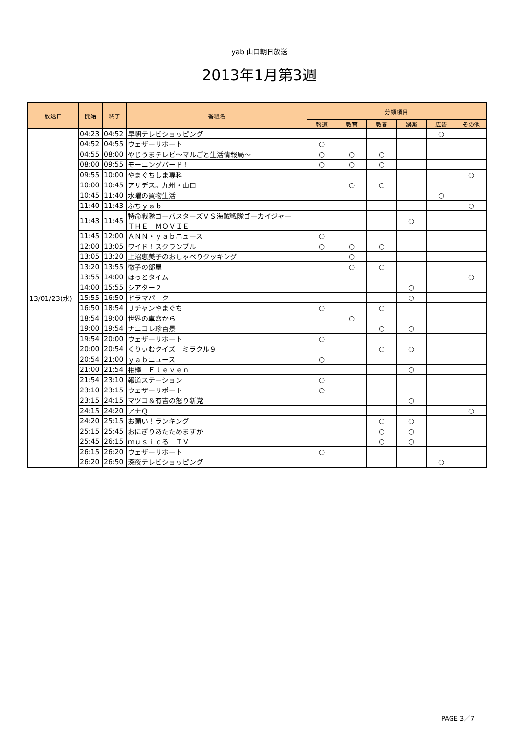yab 山口朝日放送
2013年1月第3週
| 放送日 | 開始 | 終了 | 番組名 | 分類項目 | | | | | |
| --- | --- | --- | --- | --- | --- | --- | --- | --- | --- |
| | | | | 報道 | 教育 | 教養 | 娯楽 | 広告 | その他 |
| 13/01/23(水) | 04:23 | 04:52 | 早朝テレビショッピング | | | | | ○ | |
| | 04:52 | 04:55 | ウェザーリポート | ○ | | | | | |
| | 04:55 | 08:00 | やじうまテレビ～マルごと生活情報局～ | ○ | ○ | ○ | | | |
| | 08:00 | 09:55 | モーニングバード！ | ○ | ○ | ○ | | | |
| | 09:55 | 10:00 | やまぐちしま専科 | | | | | | ○ |
| | 10:00 | 10:45 | アサデス。九州・山口 | | ○ | ○ | | | |
| | 10:45 | 11:40 | 水曜の買物生活 | | | | | ○ | |
| | 11:40 | 11:43 | ぷちｙａｂ | | | | | | ○ |
| | 11:43 | 11:45 | 特命戦隊ゴーバスターズＶＳ海賊戦隊ゴーカイジャー ＴＨＥ ＭＯＶＩＥ | | | | ○ | | |
| | 11:45 | 12:00 | ＡＮＮ・ｙａｂニュース | ○ | | | | | |
| | 12:00 | 13:05 | ワイド！スクランブル | ○ | ○ | ○ | | | |
| | 13:05 | 13:20 | 上沼恵美子のおしゃべりクッキング | | ○ | | | | |
| | 13:20 | 13:55 | 徹子の部屋 | | ○ | ○ | | | |
| | 13:55 | 14:00 | ほっとタイム | | | | | | ○ |
| | 14:00 | 15:55 | シアター２ | | | | ○ | | |
| | 15:55 | 16:50 | ドラマパーク | | | | ○ | | |
| | 16:50 | 18:54 | Ｊチャンやまぐち | ○ | | ○ | | | |
| | 18:54 | 19:00 | 世界の車窓から | | ○ | | | | |
| | 19:00 | 19:54 | ナニコレ珍百景 | | | ○ | ○ | | |
| | 19:54 | 20:00 | ウェザーリポート | ○ | | | | | |
| | 20:00 | 20:54 | くりぃむクイズ ミラクル９ | | | ○ | ○ | | |
| | 20:54 | 21:00 | ｙａｂニュース | ○ | | | | | |
| | 21:00 | 21:54 | 相棒 Ｅｌｅｖｅｎ | | | | ○ | | |
| | 21:54 | 23:10 | 報道ステーション | ○ | | | | | |
| | 23:10 | 23:15 | ウェザーリポート | ○ | | | | | |
| | 23:15 | 24:15 | マツコ＆有吉の怒り新党 | | | | ○ | | |
| | 24:15 | 24:20 | アナＱ | | | | | | ○ |
| | 24:20 | 25:15 | お願い！ランキング | | | ○ | ○ | | |
| | 25:15 | 25:45 | おにぎりあたためますか | | | ○ | ○ | | |
| | 25:45 | 26:15 | ｍｕｓｉｃる ＴＶ | | | ○ | ○ | | |
| | 26:15 | 26:20 | ウェザーリポート | ○ | | | | | |
| | 26:20 | 26:50 | 深夜テレビショッピング | | | | | ○ | |
PAGE 3／7